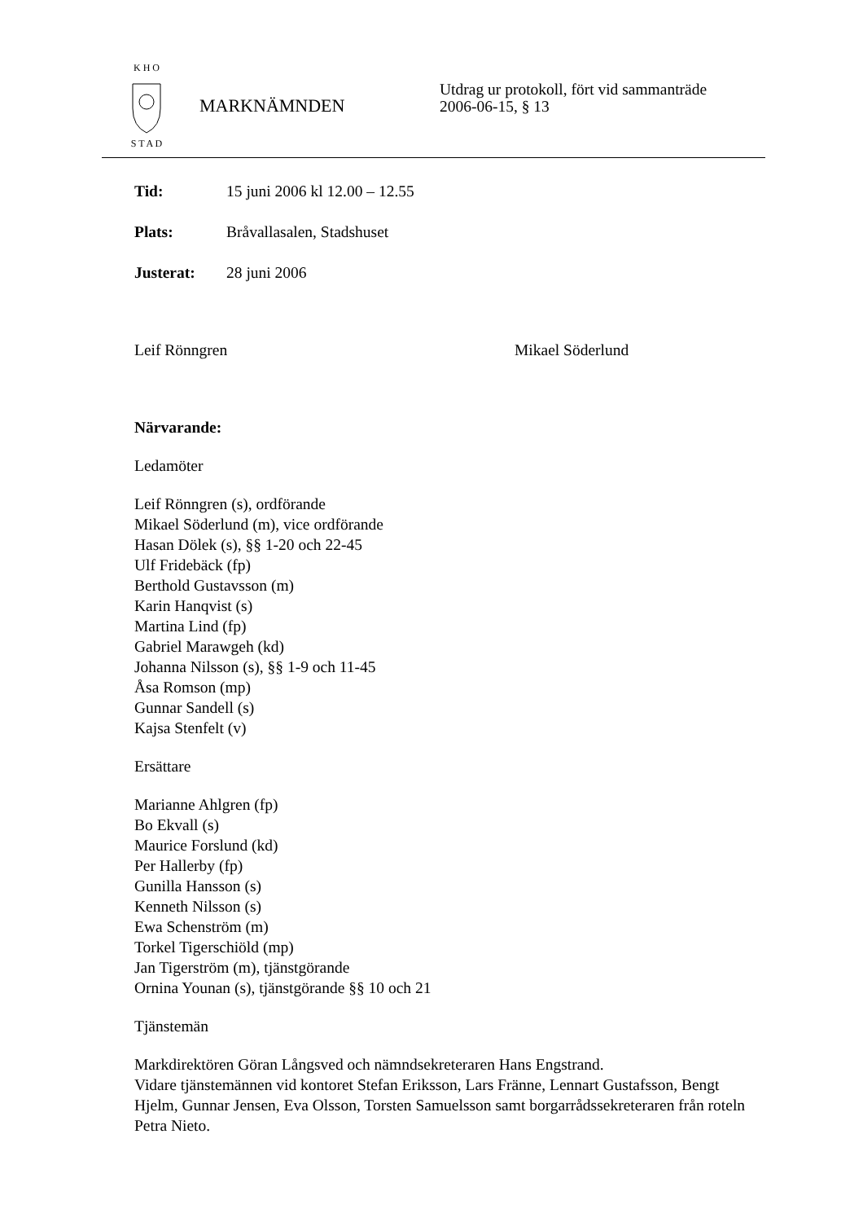K H O
S T A D
MARKNÄMNDEN
Utdrag ur protokoll, fört vid sammanträde
2006-06-15, § 13
Tid: 15 juni 2006 kl 12.00 – 12.55
Plats: Bråvallasalen, Stadshuset
Justerat: 28 juni 2006
Leif Rönngren Mikael Söderlund
Närvarande:
Ledamöter
Leif Rönngren (s), ordförande
Mikael Söderlund (m), vice ordförande
Hasan Dölek (s), §§ 1-20 och 22-45
Ulf Fridebäck (fp)
Berthold Gustavsson (m)
Karin Hanqvist (s)
Martina Lind (fp)
Gabriel Marawgeh (kd)
Johanna Nilsson (s), §§ 1-9 och 11-45
Åsa Romson (mp)
Gunnar Sandell (s)
Kajsa Stenfelt (v)
Ersättare
Marianne Ahlgren (fp)
Bo Ekvall (s)
Maurice Forslund (kd)
Per Hallerby (fp)
Gunilla Hansson (s)
Kenneth Nilsson (s)
Ewa Schenström (m)
Torkel Tigerschiöld (mp)
Jan Tigerström (m), tjänstgörande
Ornina Younan (s), tjänstgörande §§ 10 och 21
Tjänstemän
Markdirektören Göran Långsved och nämndsekreteraren Hans Engstrand.
Vidare tjänstemännen vid kontoret Stefan Eriksson, Lars Fränne, Lennart Gustafsson, Bengt Hjelm, Gunnar Jensen, Eva Olsson, Torsten Samuelsson samt borgarrådssekreteraren från roteln Petra Nieto.